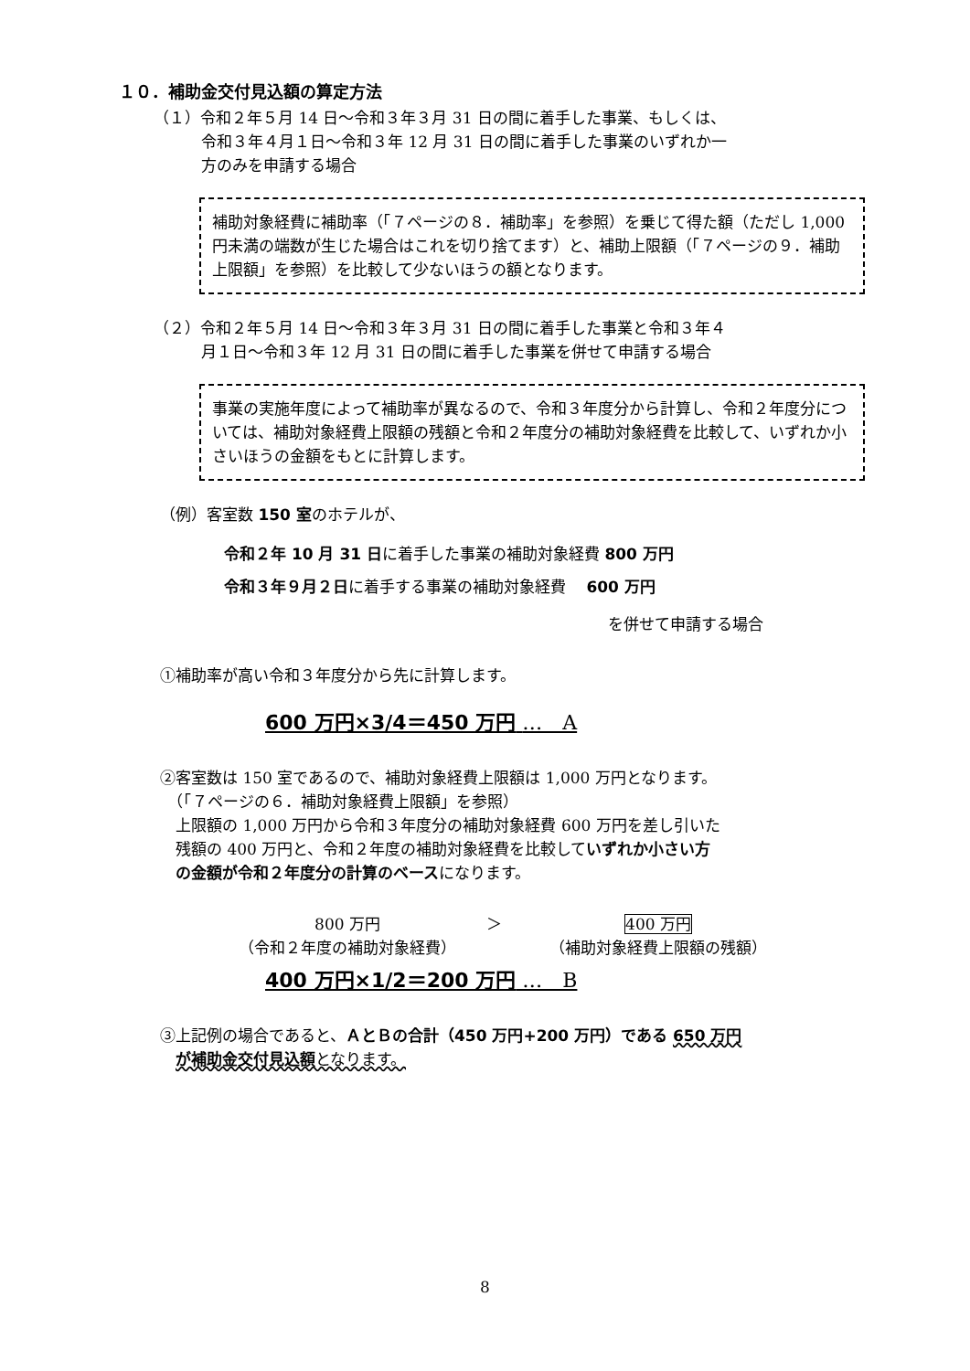１０．補助金交付見込額の算定方法
（１）令和２年５月 14 日～令和３年３月 31 日の間に着手した事業、もしくは、
令和３年４月１日～令和３年 12 月 31 日の間に着手した事業のいずれか一
方のみを申請する場合
補助対象経費に補助率（「７ページの８．補助率」を参照）を乗じて得た額（ただし 1,000 円未満の端数が生じた場合はこれを切り捨てます）と、補助上限額（「７ページの９．補助上限額」を参照）を比較して少ないほうの額となります。
（２）令和２年５月 14 日～令和３年３月 31 日の間に着手した事業と令和３年４
月１日～令和３年 12 月 31 日の間に着手した事業を併せて申請する場合
事業の実施年度によって補助率が異なるので、令和３年度分から計算し、令和２年度分については、補助対象経費上限額の残額と令和２年度分の補助対象経費を比較して、いずれか小さいほうの金額をもとに計算します。
（例）客室数 150 室のホテルが、
令和２年 10 月 31 日に着手した事業の補助対象経費 800 万円
令和３年９月２日に着手する事業の補助対象経費　 600 万円
を併せて申請する場合
①補助率が高い令和３年度分から先に計算します。
600 万円×3/4＝450 万円 …　A
②客室数は 150 室であるので、補助対象経費上限額は 1,000 万円となります。
　（「７ページの６．補助対象経費上限額」を参照）
　上限額の 1,000 万円から令和３年度分の補助対象経費 600 万円を差し引いた
　残額の 400 万円と、令和２年度の補助対象経費を比較していずれか小さい方
　の金額が令和２年度分の計算のベースになります。
800 万円
（令和２年度の補助対象経費）
＞ 400 万円
（補助対象経費上限額の残額）
400 万円×1/2＝200 万円 …　B
③上記例の場合であると、ＡとＢの合計（450 万円+200 万円）である 650 万円
　が補助金交付見込額 となります。
8